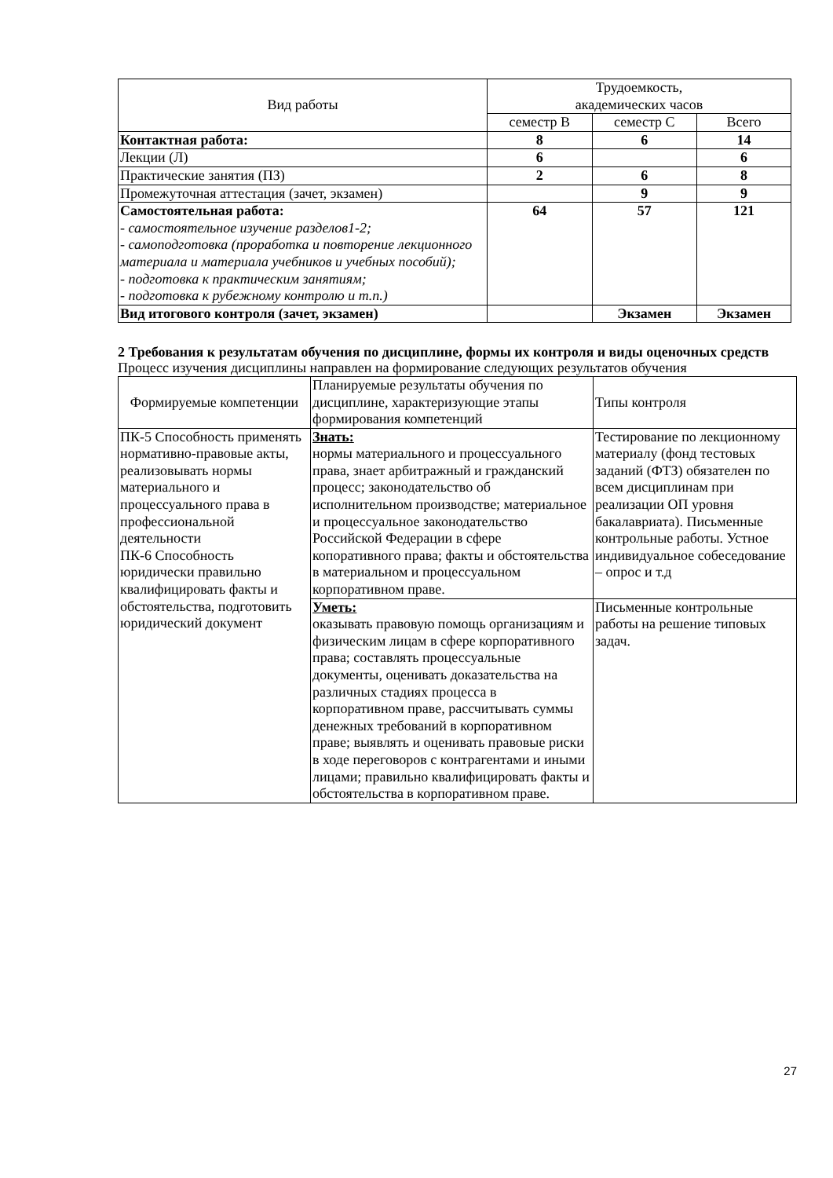| Вид работы | Трудоемкость, академических часов | | |
| --- | --- | --- | --- |
| | семестр В | семестр С | Всего |
| Контактная работа: | 8 | 6 | 14 |
| Лекции (Л) | 6 | | 6 |
| Практические занятия (ПЗ) | 2 | 6 | 8 |
| Промежуточная аттестация (зачет, экзамен) | | 9 | 9 |
| Самостоятельная работа: - самостоятельное изучение разделов1-2; - самоподготовка (проработка и повторение лекционного материала и материала учебников и учебных пособий); - подготовка к практическим занятиям; - подготовка к рубежному контролю и т.п.) | 64 | 57 | 121 |
| Вид итогового контроля (зачет, экзамен) | | Экзамен | Экзамен |
2 Требования к результатам обучения по дисциплине, формы их контроля и виды оценочных средств
Процесс изучения дисциплины направлен на формирование следующих результатов обучения
| Формируемые компетенции | Планируемые результаты обучения по дисциплине, характеризующие этапы формирования компетенций | Типы контроля |
| --- | --- | --- |
| ПК-5 Способность применять нормативно-правовые акты, реализовывать нормы материального и процессуального права в профессиональной деятельности ПК-6 Способность юридически правильно квалифицировать факты и обстоятельства, подготовить юридический документ | Знать: нормы материального и процессуального права, знает арбитражный и гражданский процесс; законодательство об исполнительном производстве; материальное и процессуальное законодательство Российской Федерации в сфере копоративного права; факты и обстоятельства в материальном и процессуальном корпоративном праве. | Тестирование по лекционному материалу (фонд тестовых заданий (ФТЗ) обязателен по всем дисциплинам при реализации ОП уровня бакалавриата). Письменные контрольные работы. Устное индивидуальное собеседование – опрос и т.д |
| | Уметь: оказывать правовую помощь организациям и физическим лицам в сфере корпоративного права; составлять процессуальные документы, оценивать доказательства на различных стадиях процесса в корпоративном праве, рассчитывать суммы денежных требований в корпоративном праве; выявлять и оценивать правовые риски в ходе переговоров с контрагентами и иными лицами; правильно квалифицировать факты и обстоятельства в корпоративном праве. | Письменные контрольные работы на решение типовых задач. |
27